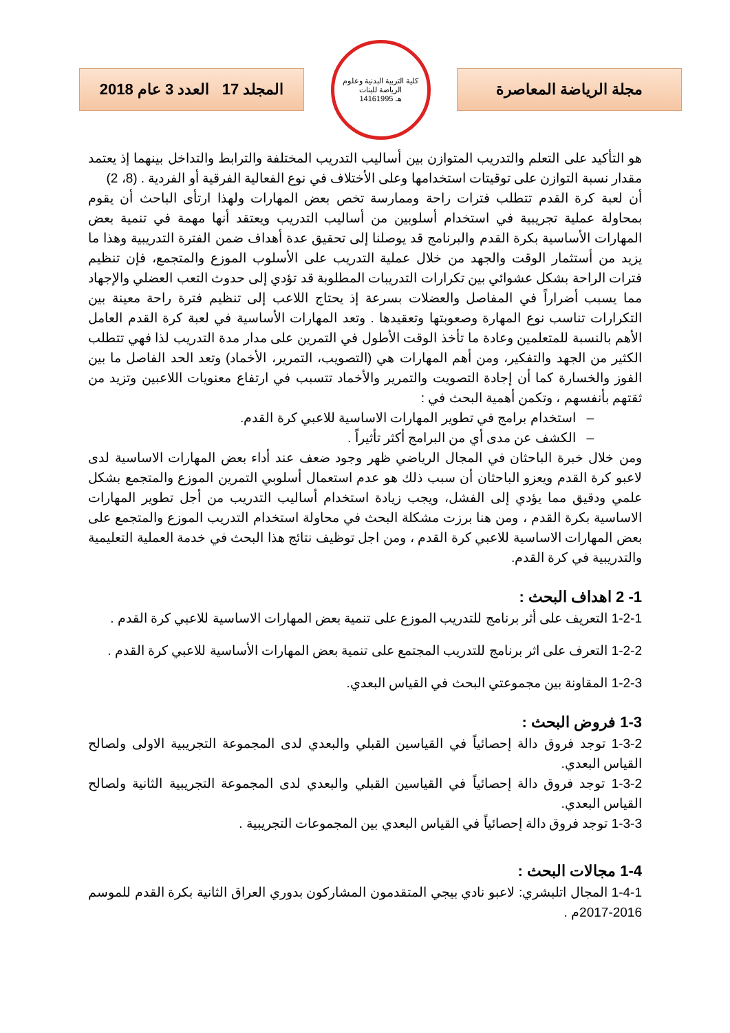المجلد 17 العدد 3 عام 2018
كلية التربية البدنية وعلوم الرياضة للبنات
1416هـ 1995
مجلة الرياضة المعاصرة
هو التأكيد على التعلم والتدريب المتوازن بين أساليب التدريب المختلفة والترابط والتداخل بينهما إذ يعتمد مقدار نسبة التوازن على توقيتات استخدامها وعلى الأختلاف في نوع الفعالية الفرقية أو الفردية . (8، 2)
أن لعبة كرة القدم تتطلب فترات راحة وممارسة تخص بعض المهارات ولهذا ارتأى الباحث أن يقوم بمحاولة عملية تجريبية في استخدام أسلوبين من أساليب التدريب ويعتقد أنها مهمة في تنمية بعض المهارات الأساسية بكرة القدم والبرنامج قد يوصلنا إلى تحقيق عدة أهداف ضمن الفترة التدريبية وهذا ما يزيد من أستثمار الوقت والجهد من خلال عملية التدريب على الأسلوب الموزع والمتجمع، فإن تنظيم فترات الراحة بشكل عشوائي بين تكرارات التدريبات المطلوبة قد تؤدي إلى حدوث التعب العضلي والإجهاد مما يسبب أضراراً في المفاصل والعضلات بسرعة إذ يحتاج اللاعب إلى تنظيم فترة راحة معينة بين التكرارات تناسب نوع المهارة وصعوبتها وتعقيدها . وتعد المهارات الأساسية في لعبة كرة القدم العامل الأهم بالنسبة للمتعلمين وعادة ما تأخذ الوقت الأطول في التمرين على مدار مدة التدريب لذا فهي تتطلب الكثير من الجهد والتفكير، ومن أهم المهارات هي (التصويب، التمرير، الأخماد) وتعد الحد الفاصل ما بين الفوز والخسارة كما أن إجادة التصويت والتمرير والأخماد تتسبب في ارتفاع معنويات اللاعبين وتزيد من ثقتهم بأنفسهم ، وتكمن أهمية البحث في :
– استخدام برامج في تطوير المهارات الاساسية للاعبي كرة القدم.
– الكشف عن مدى أي من البرامج أكثر تأثيراً .
ومن خلال خبرة الباحثان في المجال الرياضي ظهر وجود ضعف عند أداء بعض المهارات الاساسية لدى لاعبو كرة القدم ويعزو الباحثان أن سبب ذلك هو عدم استعمال أسلوبي التمرين الموزع والمتجمع بشكل علمي ودقيق مما يؤدي إلى الفشل، ويجب زيادة استخدام أساليب التدريب من أجل تطوير المهارات الاساسية بكرة القدم ، ومن هنا برزت مشكلة البحث في محاولة استخدام التدريب الموزع والمتجمع على بعض المهارات الاساسية للاعبي كرة القدم ، ومن اجل توظيف نتائج هذا البحث في خدمة العملية التعليمية والتدريبية في كرة القدم.
1- 2 اهداف البحث :
1-2-1 التعريف على أثر برنامج للتدريب الموزع على تنمية بعض المهارات الاساسية للاعبي كرة القدم .
1-2-2 التعرف على اثر برنامج للتدريب المجتمع على تنمية بعض المهارات الأساسية للاعبي كرة القدم .
1-2-3 المقاونة بين مجموعتي البحث في القياس البعدي.
1-3 فروض البحث :
1-3-2 توجد فروق دالة إحصائياً في القياسين القبلي والبعدي لدى المجموعة التجريبية الاولى ولصالح القياس البعدي.
1-3-2 توجد فروق دالة إحصائياً في القياسين القبلي والبعدي لدى المجموعة التجريبية الثانية ولصالح القياس البعدي.
1-3-3 توجد فروق دالة إحصائياً في القياس البعدي بين المجموعات التجريبية .
1-4 مجالات البحث :
1-4-1 المجال اتلبشري: لاعبو نادي بيجي المتقدمون المشاركون بدوري العراق الثانية بكرة القدم للموسم 2016-2017م .